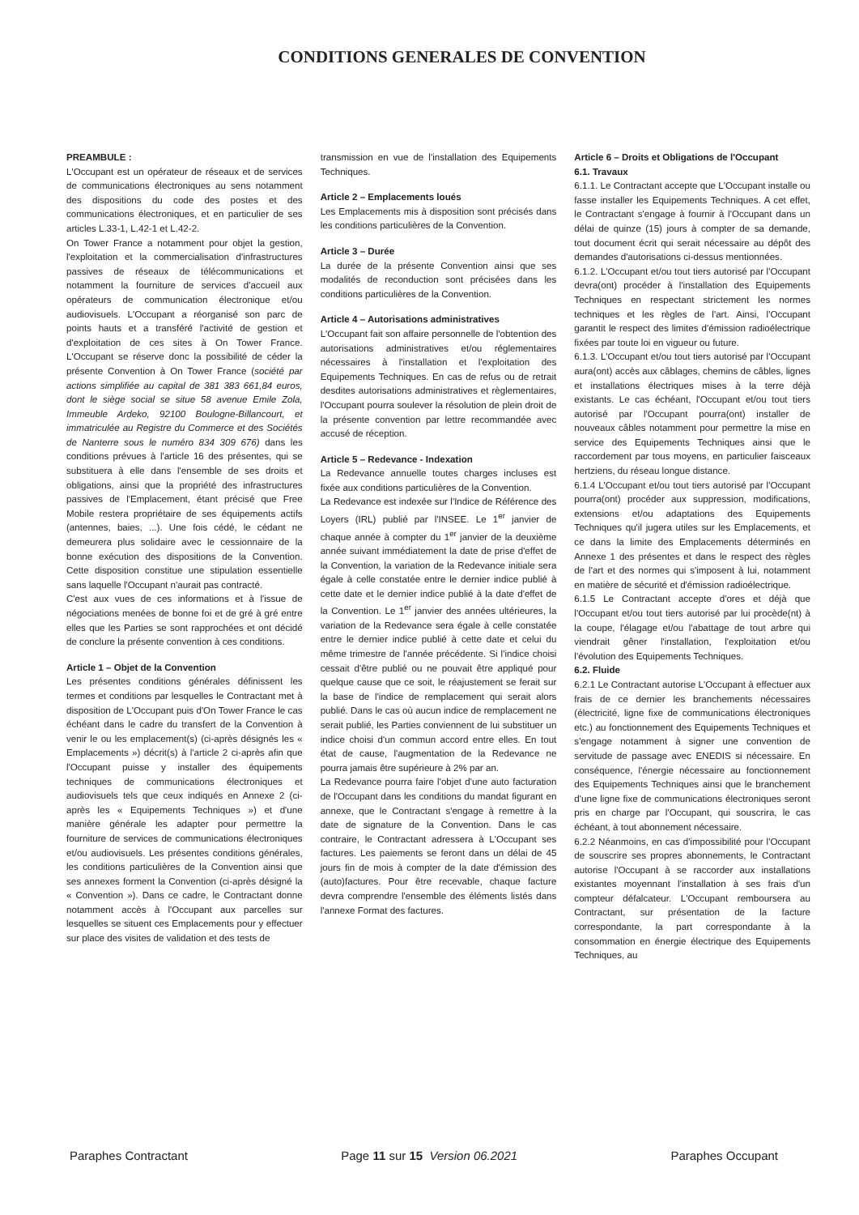CONDITIONS GENERALES DE CONVENTION
PREAMBULE :
L'Occupant est un opérateur de réseaux et de services de communications électroniques au sens notamment des dispositions du code des postes et des communications électroniques, et en particulier de ses articles L.33-1, L.42-1 et L.42-2.
On Tower France a notamment pour objet la gestion, l'exploitation et la commercialisation d'infrastructures passives de réseaux de télécommunications et notamment la fourniture de services d'accueil aux opérateurs de communication électronique et/ou audiovisuels. L'Occupant a réorganisé son parc de points hauts et a transféré l'activité de gestion et d'exploitation de ces sites à On Tower France. L'Occupant se réserve donc la possibilité de céder la présente Convention à On Tower France (société par actions simplifiée au capital de 381 383 661,84 euros, dont le siège social se situe 58 avenue Emile Zola, Immeuble Ardeko, 92100 Boulogne-Billancourt, et immatriculée au Registre du Commerce et des Sociétés de Nanterre sous le numéro 834 309 676) dans les conditions prévues à l'article 16 des présentes, qui se substituera à elle dans l'ensemble de ses droits et obligations, ainsi que la propriété des infrastructures passives de l'Emplacement, étant précisé que Free Mobile restera propriétaire de ses équipements actifs (antennes, baies, ...). Une fois cédé, le cédant ne demeurera plus solidaire avec le cessionnaire de la bonne exécution des dispositions de la Convention. Cette disposition constitue une stipulation essentielle sans laquelle l'Occupant n'aurait pas contracté.
C'est aux vues de ces informations et à l'issue de négociations menées de bonne foi et de gré à gré entre elles que les Parties se sont rapprochées et ont décidé de conclure la présente convention à ces conditions.
Article 1 – Objet de la Convention
Les présentes conditions générales définissent les termes et conditions par lesquelles le Contractant met à disposition de L'Occupant puis d'On Tower France le cas échéant dans le cadre du transfert de la Convention à venir le ou les emplacement(s) (ci-après désignés les « Emplacements ») décrit(s) à l'article 2 ci-après afin que l'Occupant puisse y installer des équipements techniques de communications électroniques et audiovisuels tels que ceux indiqués en Annexe 2 (ci-après les « Equipements Techniques ») et d'une manière générale les adapter pour permettre la fourniture de services de communications électroniques et/ou audiovisuels. Les présentes conditions générales, les conditions particulières de la Convention ainsi que ses annexes forment la Convention (ci-après désigné la « Convention »). Dans ce cadre, le Contractant donne notamment accès à l'Occupant aux parcelles sur lesquelles se situent ces Emplacements pour y effectuer sur place des visites de validation et des tests de
transmission en vue de l'installation des Equipements Techniques.
Article 2 – Emplacements loués
Les Emplacements mis à disposition sont précisés dans les conditions particulières de la Convention.
Article 3 – Durée
La durée de la présente Convention ainsi que ses modalités de reconduction sont précisées dans les conditions particulières de la Convention.
Article 4 – Autorisations administratives
L'Occupant fait son affaire personnelle de l'obtention des autorisations administratives et/ou réglementaires nécessaires à l'installation et l'exploitation des Equipements Techniques. En cas de refus ou de retrait desdites autorisations administratives et règlementaires, l'Occupant pourra soulever la résolution de plein droit de la présente convention par lettre recommandée avec accusé de réception.
Article 5 – Redevance - Indexation
La Redevance annuelle toutes charges incluses est fixée aux conditions particulières de la Convention.
La Redevance est indexée sur l'Indice de Référence des Loyers (IRL) publié par l'INSEE. Le 1<sup>er</sup> janvier de chaque année à compter du 1<sup>er</sup> janvier de la deuxième année suivant immédiatement la date de prise d'effet de la Convention, la variation de la Redevance initiale sera égale à celle constatée entre le dernier indice publié à cette date et le dernier indice publié à la date d'effet de la Convention. Le 1<sup>er</sup> janvier des années ultérieures, la variation de la Redevance sera égale à celle constatée entre le dernier indice publié à cette date et celui du même trimestre de l'année précédente. Si l'indice choisi cessait d'être publié ou ne pouvait être appliqué pour quelque cause que ce soit, le réajustement se ferait sur la base de l'indice de remplacement qui serait alors publié. Dans le cas où aucun indice de remplacement ne serait publié, les Parties conviennent de lui substituer un indice choisi d'un commun accord entre elles. En tout état de cause, l'augmentation de la Redevance ne pourra jamais être supérieure à 2% par an.
La Redevance pourra faire l'objet d'une auto facturation de l'Occupant dans les conditions du mandat figurant en annexe, que le Contractant s'engage à remettre à la date de signature de la Convention. Dans le cas contraire, le Contractant adressera à L'Occupant ses factures. Les paiements se feront dans un délai de 45 jours fin de mois à compter de la date d'émission des (auto)factures. Pour être recevable, chaque facture devra comprendre l'ensemble des éléments listés dans l'annexe Format des factures.
Article 6 – Droits et Obligations de l'Occupant
6.1. Travaux
6.1.1. Le Contractant accepte que L'Occupant installe ou fasse installer les Equipements Techniques. A cet effet, le Contractant s'engage à fournir à l'Occupant dans un délai de quinze (15) jours à compter de sa demande, tout document écrit qui serait nécessaire au dépôt des demandes d'autorisations ci-dessus mentionnées.
6.1.2. L'Occupant et/ou tout tiers autorisé par l'Occupant devra(ont) procéder à l'installation des Equipements Techniques en respectant strictement les normes techniques et les règles de l'art. Ainsi, l'Occupant garantit le respect des limites d'émission radioélectrique fixées par toute loi en vigueur ou future.
6.1.3. L'Occupant et/ou tout tiers autorisé par l'Occupant aura(ont) accès aux câblages, chemins de câbles, lignes et installations électriques mises à la terre déjà existants. Le cas échéant, l'Occupant et/ou tout tiers autorisé par l'Occupant pourra(ont) installer de nouveaux câbles notamment pour permettre la mise en service des Equipements Techniques ainsi que le raccordement par tous moyens, en particulier faisceaux hertziens, du réseau longue distance.
6.1.4 L'Occupant et/ou tout tiers autorisé par l'Occupant pourra(ont) procéder aux suppression, modifications, extensions et/ou adaptations des Equipements Techniques qu'il jugera utiles sur les Emplacements, et ce dans la limite des Emplacements déterminés en Annexe 1 des présentes et dans le respect des règles de l'art et des normes qui s'imposent à lui, notamment en matière de sécurité et d'émission radioélectrique.
6.1.5 Le Contractant accepte d'ores et déjà que l'Occupant et/ou tout tiers autorisé par lui procède(nt) à la coupe, l'élagage et/ou l'abattage de tout arbre qui viendrait gêner l'installation, l'exploitation et/ou l'évolution des Equipements Techniques.
6.2. Fluide
6.2.1 Le Contractant autorise L'Occupant à effectuer aux frais de ce dernier les branchements nécessaires (électricité, ligne fixe de communications électroniques etc.) au fonctionnement des Equipements Techniques et s'engage notamment à signer une convention de servitude de passage avec ENEDIS si nécessaire. En conséquence, l'énergie nécessaire au fonctionnement des Equipements Techniques ainsi que le branchement d'une ligne fixe de communications électroniques seront pris en charge par l'Occupant, qui souscrira, le cas échéant, à tout abonnement nécessaire.
6.2.2 Néanmoins, en cas d'impossibilité pour l'Occupant de souscrire ses propres abonnements, le Contractant autorise l'Occupant à se raccorder aux installations existantes moyennant l'installation à ses frais d'un compteur défalcateur. L'Occupant remboursera au Contractant, sur présentation de la facture correspondante, la part correspondante à la consommation en énergie électrique des Equipements Techniques, au
Paraphes Contractant Page 11 sur 15 Version 06.2021 Paraphes Occupant